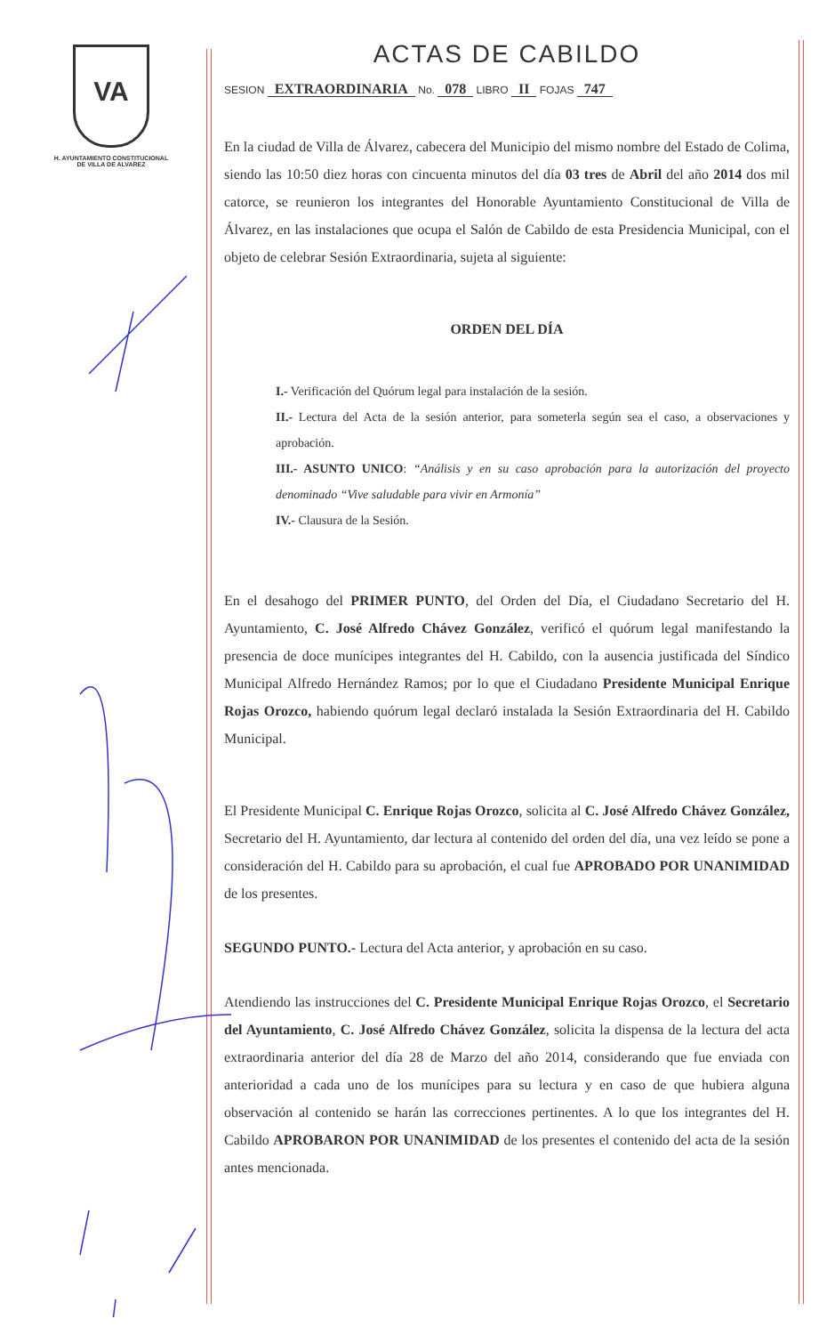VA
H. AYUNTAMIENTO CONSTITUCIONAL
DE VILLA DE ALVAREZ
ACTAS DE CABILDO
SESION EXTRAORDINARIA No. 078 LIBRO II FOJAS 747
En la ciudad de Villa de Álvarez, cabecera del Municipio del mismo nombre del Estado de Colima, siendo las 10:50 diez horas con cincuenta minutos del día 03 tres de Abril del año 2014 dos mil catorce, se reunieron los integrantes del Honorable Ayuntamiento Constitucional de Villa de Álvarez, en las instalaciones que ocupa el Salón de Cabildo de esta Presidencia Municipal, con el objeto de celebrar Sesión Extraordinaria, sujeta al siguiente:
ORDEN DEL DÍA
I.- Verificación del Quórum legal para instalación de la sesión.
II.- Lectura del Acta de la sesión anterior, para someterla según sea el caso, a observaciones y aprobación.
III.- ASUNTO UNICO: “Análisis y en su caso aprobación para la autorización del proyecto denominado “Vive saludable para vivir en Armonía”
IV.- Clausura de la Sesión.
En el desahogo del PRIMER PUNTO, del Orden del Día, el Ciudadano Secretario del H. Ayuntamiento, C. José Alfredo Chávez González, verificó el quórum legal manifestando la presencia de doce munícipes integrantes del H. Cabildo, con la ausencia justificada del Síndico Municipal Alfredo Hernández Ramos; por lo que el Ciudadano Presidente Municipal Enrique Rojas Orozco, habiendo quórum legal declaró instalada la Sesión Extraordinaria del H. Cabildo Municipal.
El Presidente Municipal C. Enrique Rojas Orozco, solicita al C. José Alfredo Chávez González, Secretario del H. Ayuntamiento, dar lectura al contenido del orden del día, una vez leído se pone a consideración del H. Cabildo para su aprobación, el cual fue APROBADO POR UNANIMIDAD de los presentes.
SEGUNDO PUNTO.- Lectura del Acta anterior, y aprobación en su caso.
Atendiendo las instrucciones del C. Presidente Municipal Enrique Rojas Orozco, el Secretario del Ayuntamiento, C. José Alfredo Chávez González, solicita la dispensa de la lectura del acta extraordinaria anterior del día 28 de Marzo del año 2014, considerando que fue enviada con anterioridad a cada uno de los munícipes para su lectura y en caso de que hubiera alguna observación al contenido se harán las correcciones pertinentes. A lo que los integrantes del H. Cabildo APROBARON POR UNANIMIDAD de los presentes el contenido del acta de la sesión antes mencionada.